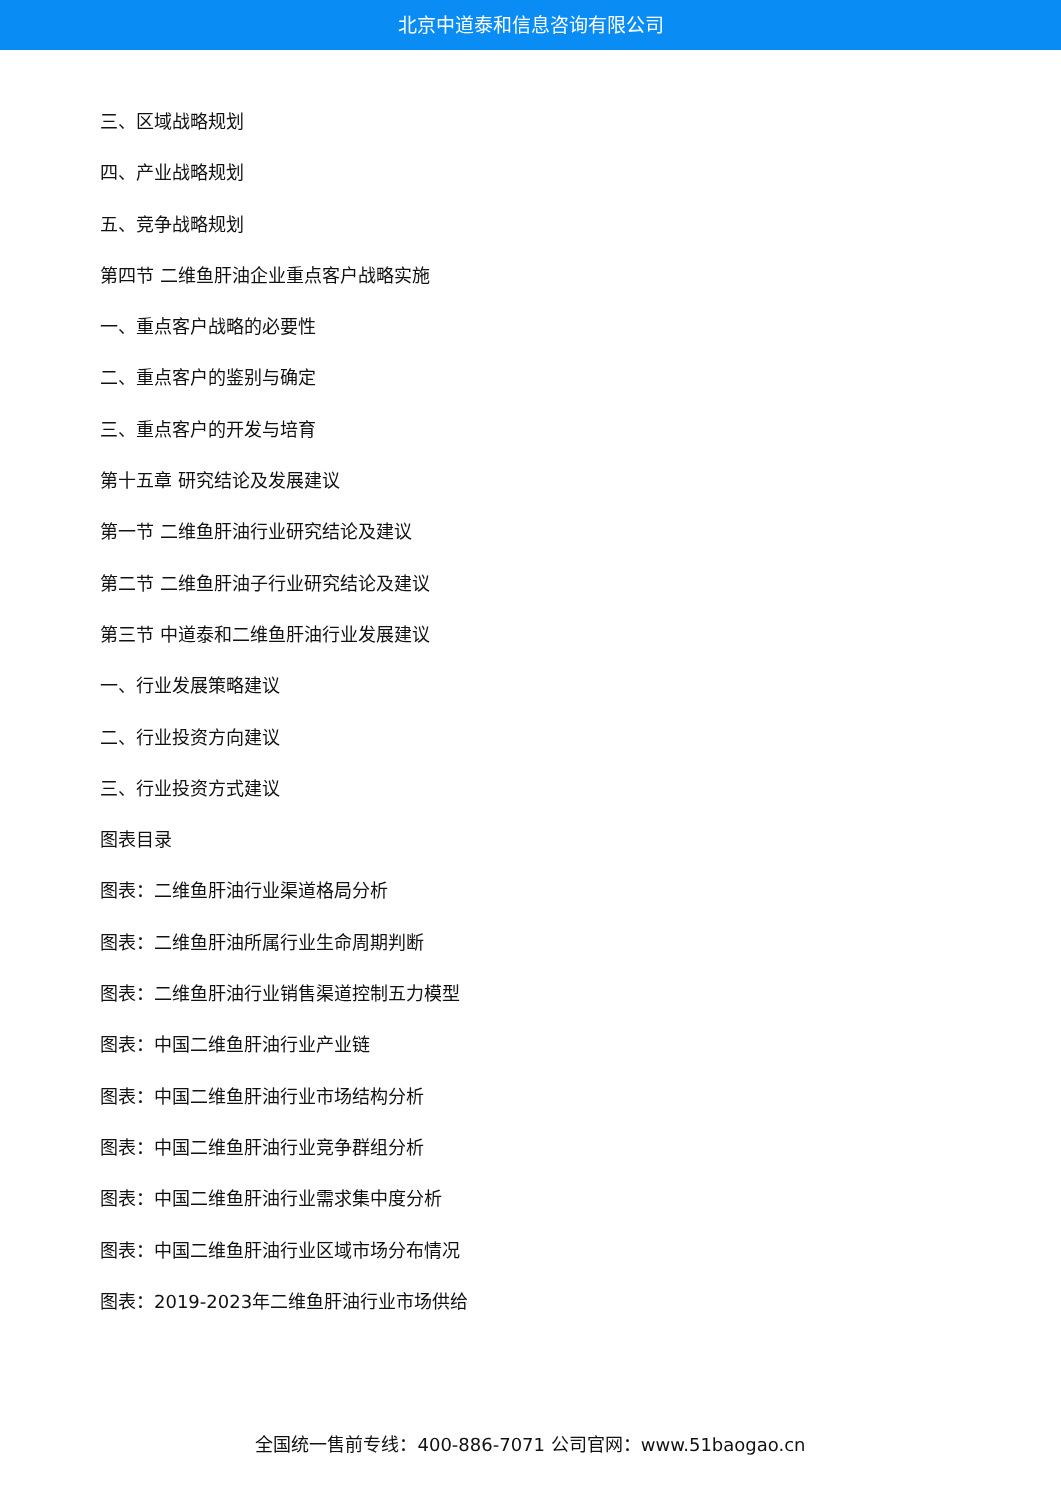北京中道泰和信息咨询有限公司
三、区域战略规划
四、产业战略规划
五、竞争战略规划
第四节 二维鱼肝油企业重点客户战略实施
一、重点客户战略的必要性
二、重点客户的鉴别与确定
三、重点客户的开发与培育
第十五章 研究结论及发展建议
第一节 二维鱼肝油行业研究结论及建议
第二节 二维鱼肝油子行业研究结论及建议
第三节 中道泰和二维鱼肝油行业发展建议
一、行业发展策略建议
二、行业投资方向建议
三、行业投资方式建议
图表目录
图表：二维鱼肝油行业渠道格局分析
图表：二维鱼肝油所属行业生命周期判断
图表：二维鱼肝油行业销售渠道控制五力模型
图表：中国二维鱼肝油行业产业链
图表：中国二维鱼肝油行业市场结构分析
图表：中国二维鱼肝油行业竞争群组分析
图表：中国二维鱼肝油行业需求集中度分析
图表：中国二维鱼肝油行业区域市场分布情况
图表：2019-2023年二维鱼肝油行业市场供给
全国统一售前专线：400-886-7071 公司官网：www.51baogao.cn